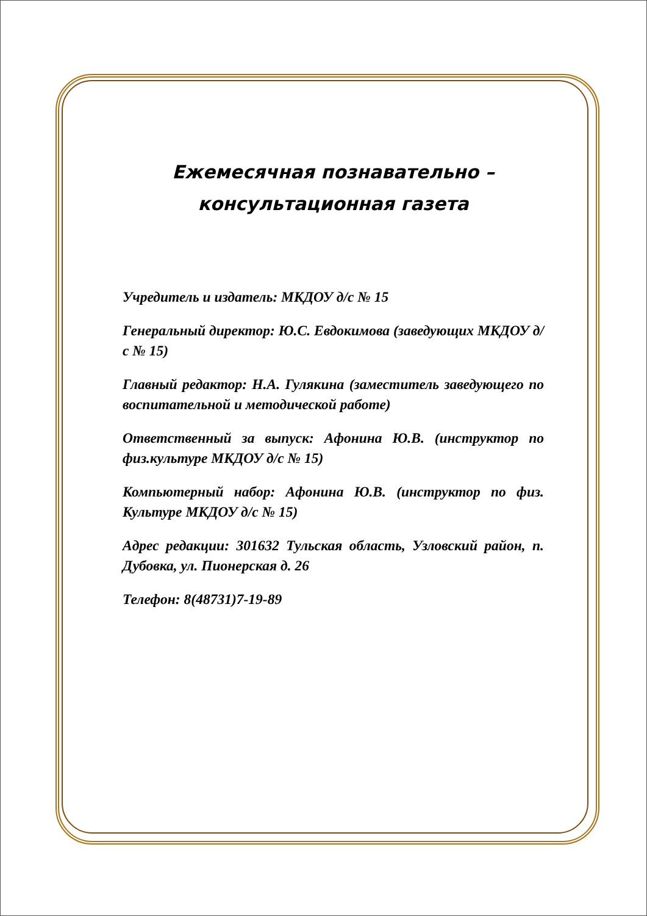Ежемесячная познавательно – консультационная газета
Учредитель и издатель: МКДОУ д/с № 15
Генеральный директор: Ю.С. Евдокимова (заведующих МКДОУ д/с № 15)
Главный редактор: Н.А. Гулякина (заместитель заведующего по воспитательной и методической работе)
Ответственный за выпуск: Афонина Ю.В. (инструктор по физ.культуре МКДОУ д/с № 15)
Компьютерный набор: Афонина Ю.В. (инструктор по физ. Культуре МКДОУ д/с № 15)
Адрес редакции: 301632 Тульская область, Узловский район, п. Дубовка, ул. Пионерская д. 26
Телефон: 8(48731)7-19-89